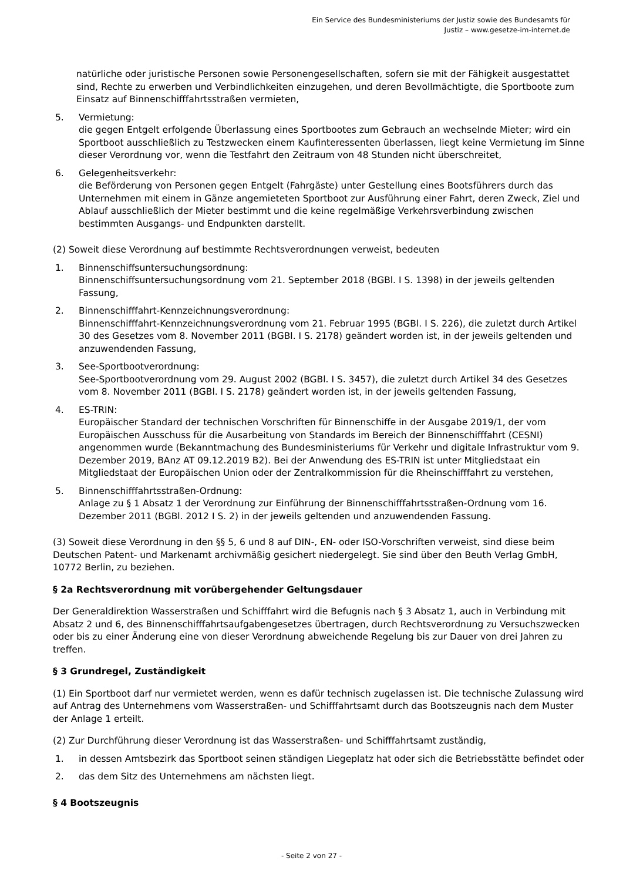Ein Service des Bundesministeriums der Justiz sowie des Bundesamts für
Justiz – www.gesetze-im-internet.de
natürliche oder juristische Personen sowie Personengesellschaften, sofern sie mit der Fähigkeit ausgestattet sind, Rechte zu erwerben und Verbindlichkeiten einzugehen, und deren Bevollmächtigte, die Sportboote zum Einsatz auf Binnenschifffahrtsstraßen vermieten,
5. Vermietung:
die gegen Entgelt erfolgende Überlassung eines Sportbootes zum Gebrauch an wechselnde Mieter; wird ein Sportboot ausschließlich zu Testzwecken einem Kaufinteressenten überlassen, liegt keine Vermietung im Sinne dieser Verordnung vor, wenn die Testfahrt den Zeitraum von 48 Stunden nicht überschreitet,
6. Gelegenheitsverkehr:
die Beförderung von Personen gegen Entgelt (Fahrgäste) unter Gestellung eines Bootsführers durch das Unternehmen mit einem in Gänze angemieteten Sportboot zur Ausführung einer Fahrt, deren Zweck, Ziel und Ablauf ausschließlich der Mieter bestimmt und die keine regelmäßige Verkehrsverbindung zwischen bestimmten Ausgangs- und Endpunkten darstellt.
(2) Soweit diese Verordnung auf bestimmte Rechtsverordnungen verweist, bedeuten
1. Binnenschiffsuntersuchungsordnung:
Binnenschiffsuntersuchungsordnung vom 21. September 2018 (BGBl. I S. 1398) in der jeweils geltenden Fassung,
2. Binnenschifffahrt-Kennzeichnungsverordnung:
Binnenschifffahrt-Kennzeichnungsverordnung vom 21. Februar 1995 (BGBl. I S. 226), die zuletzt durch Artikel 30 des Gesetzes vom 8. November 2011 (BGBl. I S. 2178) geändert worden ist, in der jeweils geltenden und anzuwendenden Fassung,
3. See-Sportbootverordnung:
See-Sportbootverordnung vom 29. August 2002 (BGBl. I S. 3457), die zuletzt durch Artikel 34 des Gesetzes vom 8. November 2011 (BGBl. I S. 2178) geändert worden ist, in der jeweils geltenden Fassung,
4. ES-TRIN:
Europäischer Standard der technischen Vorschriften für Binnenschiffe in der Ausgabe 2019/1, der vom Europäischen Ausschuss für die Ausarbeitung von Standards im Bereich der Binnenschifffahrt (CESNI) angenommen wurde (Bekanntmachung des Bundesministeriums für Verkehr und digitale Infrastruktur vom 9. Dezember 2019, BAnz AT 09.12.2019 B2). Bei der Anwendung des ES-TRIN ist unter Mitgliedstaat ein Mitgliedstaat der Europäischen Union oder der Zentralkommission für die Rheinschifffahrt zu verstehen,
5. Binnenschifffahrtsstraßen-Ordnung:
Anlage zu § 1 Absatz 1 der Verordnung zur Einführung der Binnenschifffahrtsstraßen-Ordnung vom 16. Dezember 2011 (BGBl. 2012 I S. 2) in der jeweils geltenden und anzuwendenden Fassung.
(3) Soweit diese Verordnung in den §§ 5, 6 und 8 auf DIN-, EN- oder ISO-Vorschriften verweist, sind diese beim Deutschen Patent- und Markenamt archivmäßig gesichert niedergelegt. Sie sind über den Beuth Verlag GmbH, 10772 Berlin, zu beziehen.
§ 2a Rechtsverordnung mit vorübergehender Geltungsdauer
Der Generaldirektion Wasserstraßen und Schifffahrt wird die Befugnis nach § 3 Absatz 1, auch in Verbindung mit Absatz 2 und 6, des Binnenschifffahrtsaufgabengesetzes übertragen, durch Rechtsverordnung zu Versuchszwecken oder bis zu einer Änderung eine von dieser Verordnung abweichende Regelung bis zur Dauer von drei Jahren zu treffen.
§ 3 Grundregel, Zuständigkeit
(1) Ein Sportboot darf nur vermietet werden, wenn es dafür technisch zugelassen ist. Die technische Zulassung wird auf Antrag des Unternehmens vom Wasserstraßen- und Schifffahrtsamt durch das Bootszeugnis nach dem Muster der Anlage 1 erteilt.
(2) Zur Durchführung dieser Verordnung ist das Wasserstraßen- und Schifffahrtsamt zuständig,
1. in dessen Amtsbezirk das Sportboot seinen ständigen Liegeplatz hat oder sich die Betriebsstätte befindet oder
2. das dem Sitz des Unternehmens am nächsten liegt.
§ 4 Bootszeugnis
- Seite 2 von 27 -